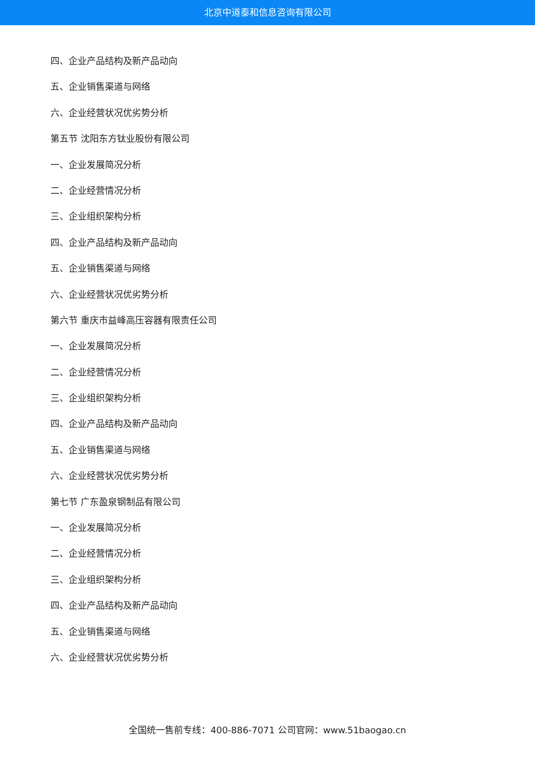北京中道泰和信息咨询有限公司
四、企业产品结构及新产品动向
五、企业销售渠道与网络
六、企业经营状况优劣势分析
第五节 沈阳东方钛业股份有限公司
一、企业发展简况分析
二、企业经营情况分析
三、企业组织架构分析
四、企业产品结构及新产品动向
五、企业销售渠道与网络
六、企业经营状况优劣势分析
第六节 重庆市益峰高压容器有限责任公司
一、企业发展简况分析
二、企业经营情况分析
三、企业组织架构分析
四、企业产品结构及新产品动向
五、企业销售渠道与网络
六、企业经营状况优劣势分析
第七节 广东盈泉钢制品有限公司
一、企业发展简况分析
二、企业经营情况分析
三、企业组织架构分析
四、企业产品结构及新产品动向
五、企业销售渠道与网络
六、企业经营状况优劣势分析
全国统一售前专线：400-886-7071 公司官网：www.51baogao.cn